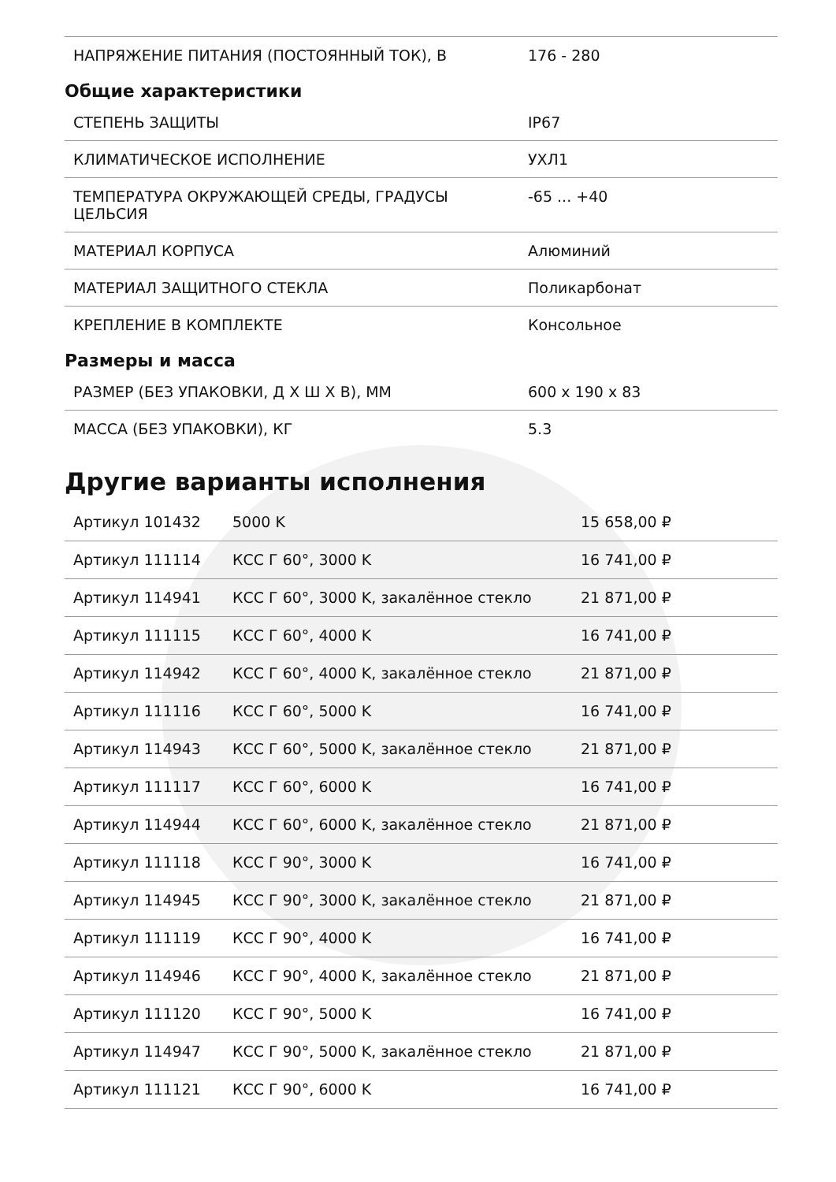| НАПРЯЖЕНИЕ ПИТАНИЯ (ПОСТОЯННЫЙ ТОК), В | 176 - 280 |
Общие характеристики
| СТЕПЕНЬ ЗАЩИТЫ | IP67 |
| КЛИМАТИЧЕСКОЕ ИСПОЛНЕНИЕ | УХЛ1 |
| ТЕМПЕРАТУРА ОКРУЖАЮЩЕЙ СРЕДЫ, ГРАДУСЫ ЦЕЛЬСИЯ | -65 ... +40 |
| МАТЕРИАЛ КОРПУСА | Алюминий |
| МАТЕРИАЛ ЗАЩИТНОГО СТЕКЛА | Поликарбонат |
| КРЕПЛЕНИЕ В КОМПЛЕКТЕ | Консольное |
Размеры и масса
| РАЗМЕР (БЕЗ УПАКОВКИ, Д X Ш X В), ММ | 600 x 190 x 83 |
| МАССА (БЕЗ УПАКОВКИ), КГ | 5.3 |
Другие варианты исполнения
| Артикул 101432 | 5000 K | 15 658,00 ₽ |
| Артикул 111114 | КСС Г 60°, 3000 K | 16 741,00 ₽ |
| Артикул 114941 | КСС Г 60°, 3000 K, закалённое стекло | 21 871,00 ₽ |
| Артикул 111115 | КСС Г 60°, 4000 K | 16 741,00 ₽ |
| Артикул 114942 | КСС Г 60°, 4000 K, закалённое стекло | 21 871,00 ₽ |
| Артикул 111116 | КСС Г 60°, 5000 K | 16 741,00 ₽ |
| Артикул 114943 | КСС Г 60°, 5000 K, закалённое стекло | 21 871,00 ₽ |
| Артикул 111117 | КСС Г 60°, 6000 K | 16 741,00 ₽ |
| Артикул 114944 | КСС Г 60°, 6000 K, закалённое стекло | 21 871,00 ₽ |
| Артикул 111118 | КСС Г 90°, 3000 K | 16 741,00 ₽ |
| Артикул 114945 | КСС Г 90°, 3000 K, закалённое стекло | 21 871,00 ₽ |
| Артикул 111119 | КСС Г 90°, 4000 K | 16 741,00 ₽ |
| Артикул 114946 | КСС Г 90°, 4000 K, закалённое стекло | 21 871,00 ₽ |
| Артикул 111120 | КСС Г 90°, 5000 K | 16 741,00 ₽ |
| Артикул 114947 | КСС Г 90°, 5000 K, закалённое стекло | 21 871,00 ₽ |
| Артикул 111121 | КСС Г 90°, 6000 K | 16 741,00 ₽ |